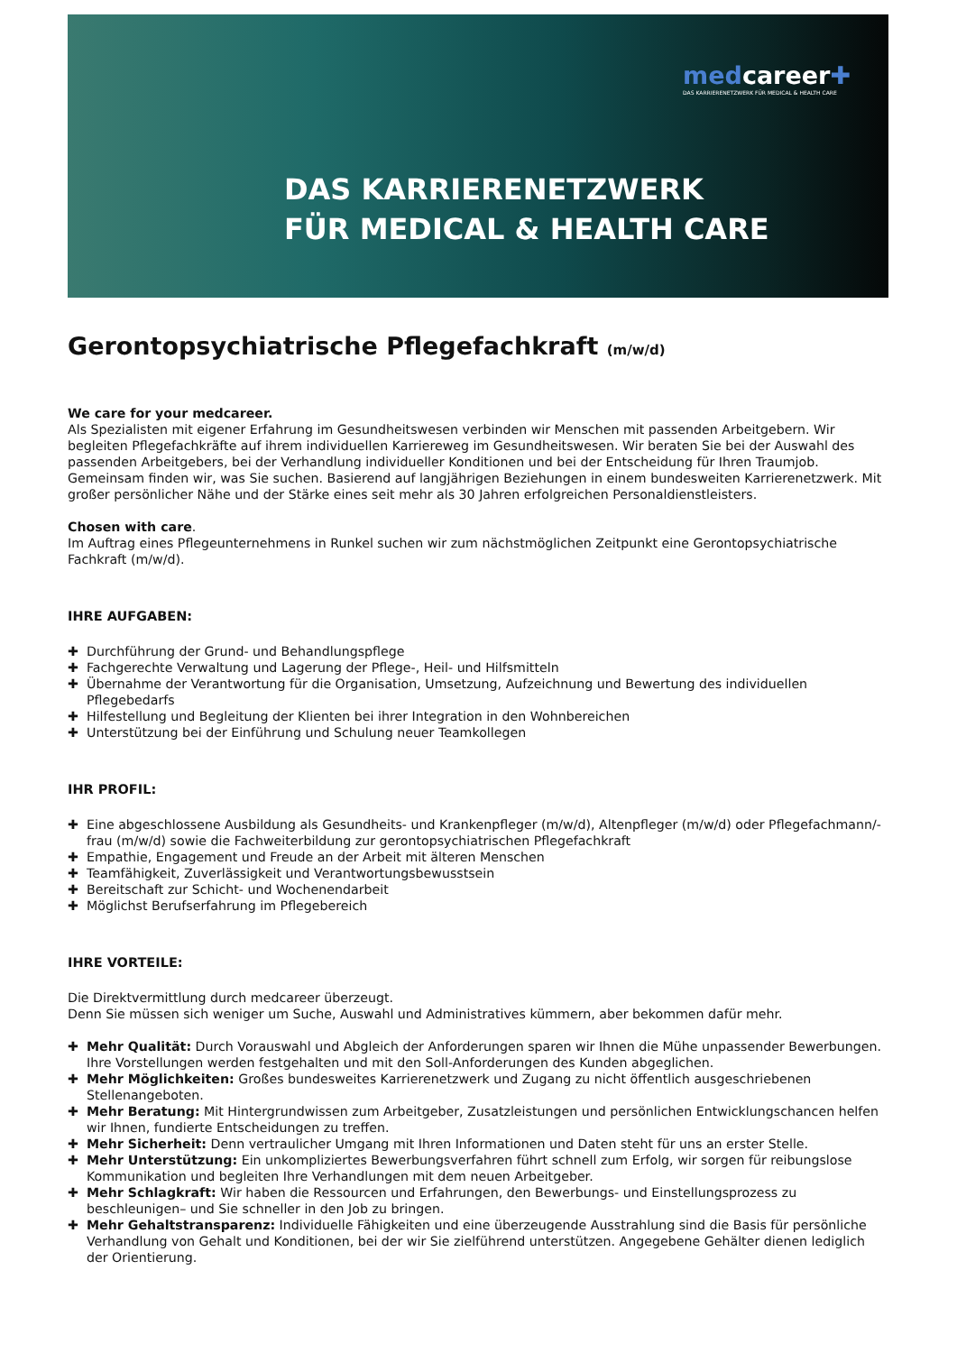medcareer✚
DAS KARRIERENETZWERK FÜR MEDICAL & HEALTH CARE
DAS KARRIERENETZWERK
FÜR MEDICAL & HEALTH CARE
Gerontopsychiatrische Pflegefachkraft (m/w/d)
We care for your medcareer.
Als Spezialisten mit eigener Erfahrung im Gesundheitswesen verbinden wir Menschen mit passenden Arbeitgebern. Wir begleiten Pflegefachkräfte auf ihrem individuellen Karriereweg im Gesundheitswesen. Wir beraten Sie bei der Auswahl des passenden Arbeitgebers, bei der Verhandlung individueller Konditionen und bei der Entscheidung für Ihren Traumjob. Gemeinsam finden wir, was Sie suchen. Basierend auf langjährigen Beziehungen in einem bundesweiten Karrierenetzwerk. Mit großer persönlicher Nähe und der Stärke eines seit mehr als 30 Jahren erfolgreichen Personaldienstleisters.
Chosen with care.
Im Auftrag eines Pflegeunternehmens in Runkel suchen wir zum nächstmöglichen Zeitpunkt eine Gerontopsychiatrische Fachkraft (m/w/d).
IHRE AUFGABEN:
✚ Durchführung der Grund- und Behandlungspflege
✚ Fachgerechte Verwaltung und Lagerung der Pflege-, Heil- und Hilfsmitteln
✚ Übernahme der Verantwortung für die Organisation, Umsetzung, Aufzeichnung und Bewertung des individuellen Pflegebedarfs
✚ Hilfestellung und Begleitung der Klienten bei ihrer Integration in den Wohnbereichen
✚ Unterstützung bei der Einführung und Schulung neuer Teamkollegen
IHR PROFIL:
✚ Eine abgeschlossene Ausbildung als Gesundheits- und Krankenpfleger (m/w/d), Altenpfleger (m/w/d) oder Pflegefachmann/-frau (m/w/d) sowie die Fachweiterbildung zur gerontopsychiatrischen Pflegefachkraft
✚ Empathie, Engagement und Freude an der Arbeit mit älteren Menschen
✚ Teamfähigkeit, Zuverlässigkeit und Verantwortungsbewusstsein
✚ Bereitschaft zur Schicht- und Wochenendarbeit
✚ Möglichst Berufserfahrung im Pflegebereich
IHRE VORTEILE:
Die Direktvermittlung durch medcareer überzeugt.
Denn Sie müssen sich weniger um Suche, Auswahl und Administratives kümmern, aber bekommen dafür mehr.
✚ Mehr Qualität: Durch Vorauswahl und Abgleich der Anforderungen sparen wir Ihnen die Mühe unpassender Bewerbungen. Ihre Vorstellungen werden festgehalten und mit den Soll-Anforderungen des Kunden abgeglichen.
✚ Mehr Möglichkeiten: Großes bundesweites Karrierenetzwerk und Zugang zu nicht öffentlich ausgeschriebenen Stellenangeboten.
✚ Mehr Beratung: Mit Hintergrundwissen zum Arbeitgeber, Zusatzleistungen und persönlichen Entwicklungschancen helfen wir Ihnen, fundierte Entscheidungen zu treffen.
✚ Mehr Sicherheit: Denn vertraulicher Umgang mit Ihren Informationen und Daten steht für uns an erster Stelle.
✚ Mehr Unterstützung: Ein unkompliziertes Bewerbungsverfahren führt schnell zum Erfolg, wir sorgen für reibungslose Kommunikation und begleiten Ihre Verhandlungen mit dem neuen Arbeitgeber.
✚ Mehr Schlagkraft: Wir haben die Ressourcen und Erfahrungen, den Bewerbungs- und Einstellungsprozess zu beschleunigen– und Sie schneller in den Job zu bringen.
✚ Mehr Gehaltstransparenz: Individuelle Fähigkeiten und eine überzeugende Ausstrahlung sind die Basis für persönliche Verhandlung von Gehalt und Konditionen, bei der wir Sie zielführend unterstützen. Angegebene Gehälter dienen lediglich der Orientierung.